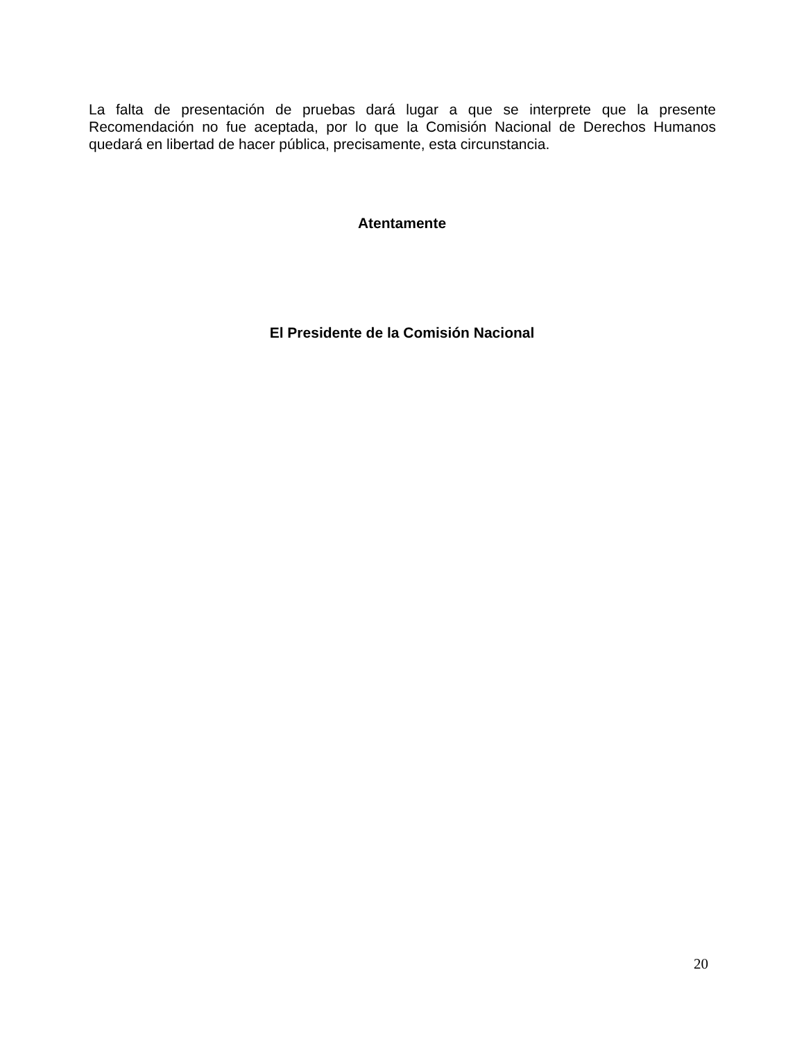La falta de presentación de pruebas dará lugar a que se interprete que la presente Recomendación no fue aceptada, por lo que la Comisión Nacional de Derechos Humanos quedará en libertad de hacer pública, precisamente, esta circunstancia.
Atentamente
El Presidente de la Comisión Nacional
20